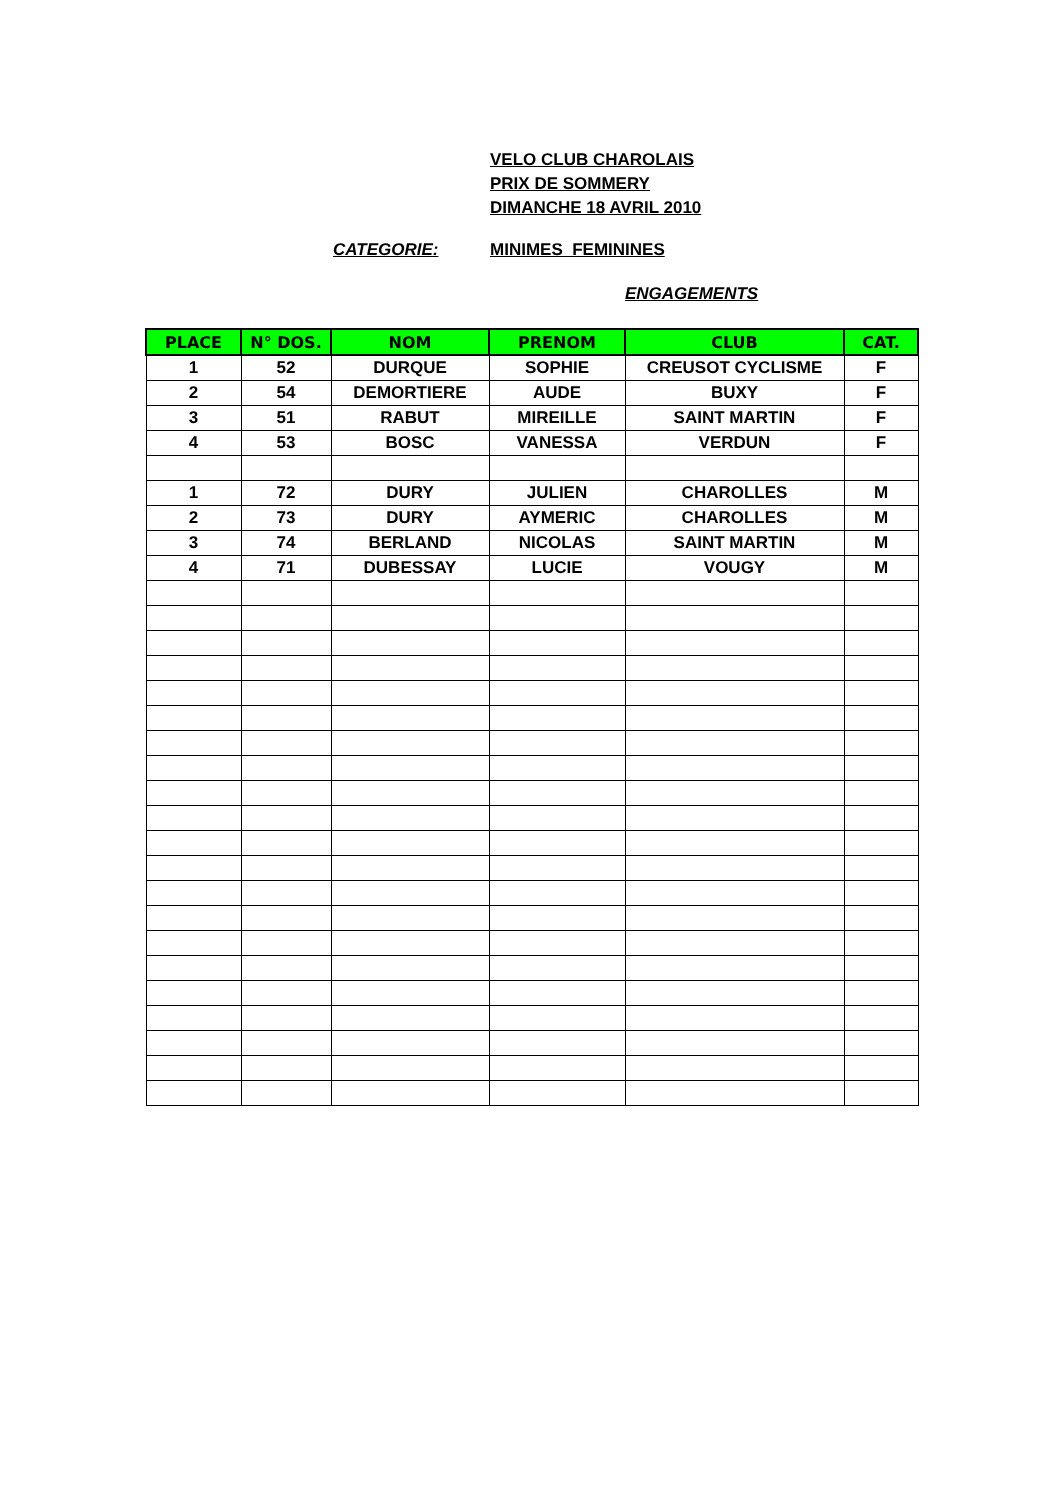VELO CLUB CHAROLAIS
PRIX DE SOMMERY
DIMANCHE 18 AVRIL 2010
CATEGORIE: MINIMES FEMININES
ENGAGEMENTS
| PLACE | N° DOS. | NOM | PRENOM | CLUB | CAT. |
| --- | --- | --- | --- | --- | --- |
| 1 | 52 | DURQUE | SOPHIE | CREUSOT CYCLISME | F |
| 2 | 54 | DEMORTIERE | AUDE | BUXY | F |
| 3 | 51 | RABUT | MIREILLE | SAINT MARTIN | F |
| 4 | 53 | BOSC | VANESSA | VERDUN | F |
| 1 | 72 | DURY | JULIEN | CHAROLLES | M |
| 2 | 73 | DURY | AYMERIC | CHAROLLES | M |
| 3 | 74 | BERLAND | NICOLAS | SAINT MARTIN | M |
| 4 | 71 | DUBESSAY | LUCIE | VOUGY | M |